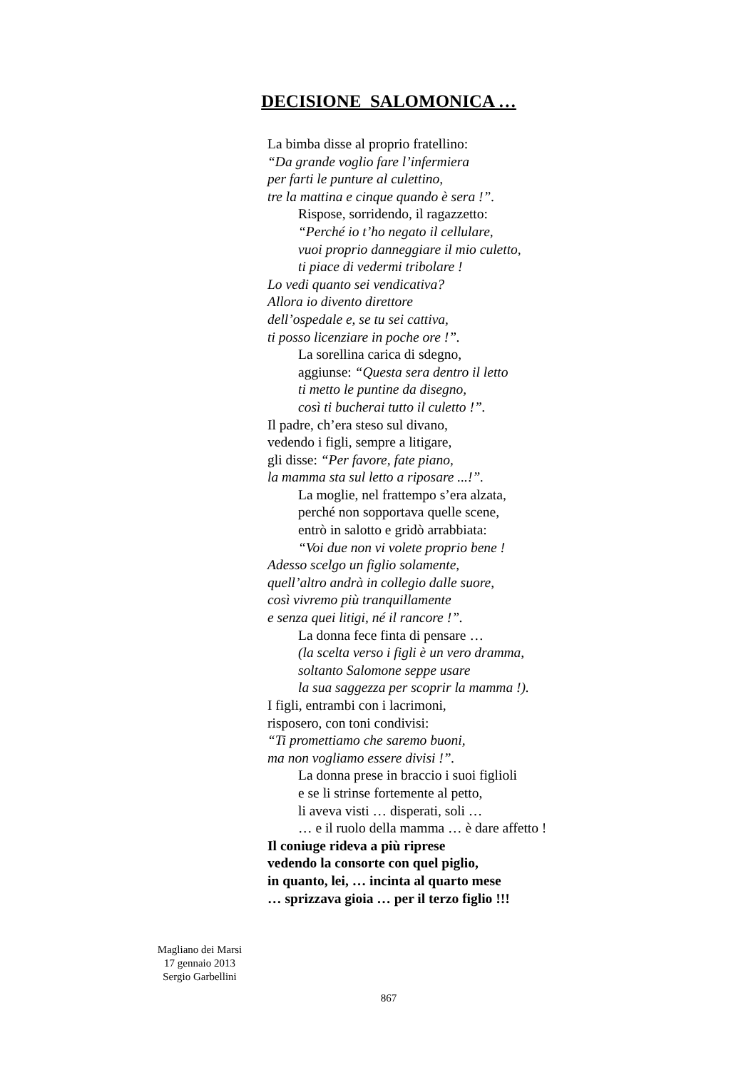DECISIONE SALOMONICA …
La bimba disse al proprio fratellino:
“Da grande voglio fare l’infermiera
per farti le punture al culettino,
tre la mattina e cinque quando è sera !”.
Rispose, sorridendo, il ragazzetto:
“Perché io t’ho negato il cellulare,
vuoi proprio danneggiare il mio culetto,
ti piace di vedermi tribolare !
Lo vedi quanto sei vendicativa?
Allora io divento direttore
dell’ospedale e, se tu sei cattiva,
ti posso licenziare in poche ore !”.
La sorellina carica di sdegno,
aggiunse: “Questa sera dentro il letto
ti metto le puntine da disegno,
così ti bucherai tutto il culetto !”.
Il padre, ch’era steso sul divano,
vedendo i figli, sempre a litigare,
gli disse: “Per favore, fate piano,
la mamma sta sul letto a riposare ...!”.
La moglie, nel frattempo s’era alzata,
perché non sopportava quelle scene,
entrò in salotto e gridò arrabbiata:
“Voi due non vi volete proprio bene !
Adesso scelgo un figlio solamente,
quell’altro andrà in collegio dalle suore,
così vivremo più tranquillamente
e senza quei litigi, né il rancore !”.
La donna fece finta di pensare …
(la scelta verso i figli è un vero dramma,
soltanto Salomone seppe usare
la sua saggezza per scoprir la mamma !).
I figli, entrambi con i lacrimoni,
risposero, con toni condivisi:
“Ti promettiamo che saremo buoni,
ma non vogliamo essere divisi !”.
La donna prese in braccio i suoi figlioli
e se li strinse fortemente al petto,
li aveva visti … disperati, soli …
… e il ruolo della mamma … è dare affetto !
Il coniuge rideva a più riprese
vedendo la consorte con quel piglio,
in quanto, lei, … incinta al quarto mese
… sprizzava gioia … per il terzo figlio !!!
Magliano dei Marsi
17 gennaio 2013
Sergio Garbellini
867